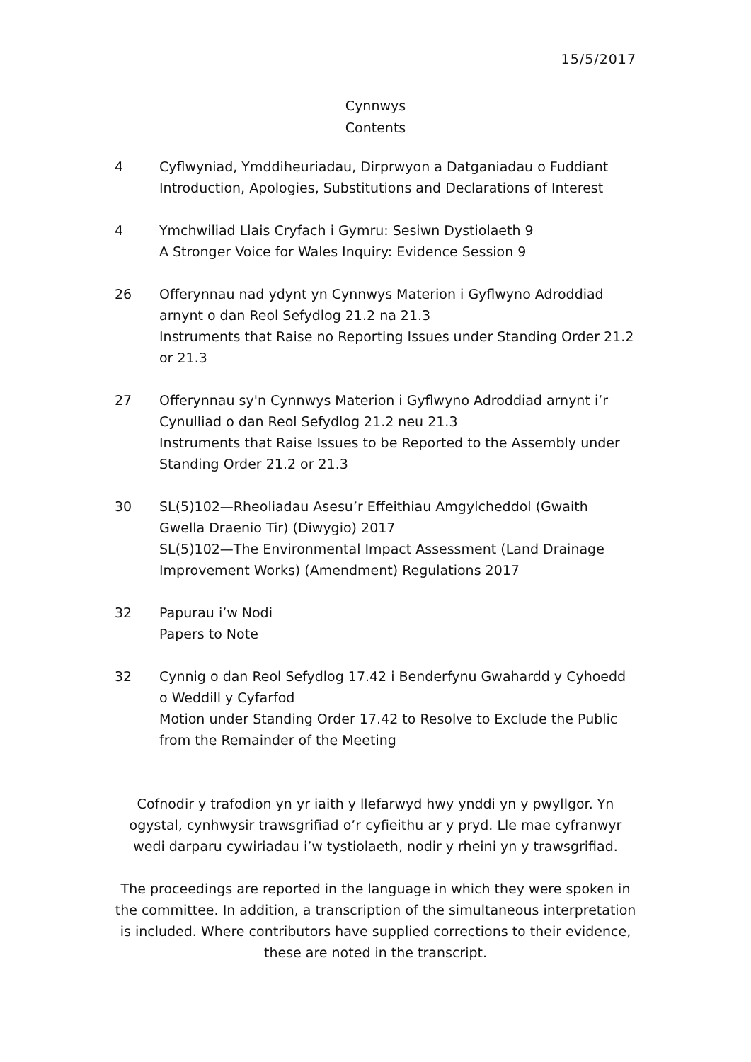15/5/2017
Cynnwys
Contents
4 Cyflwyniad, Ymddiheuriadau, Dirprwyon a Datganiadau o Fuddiant
Introduction, Apologies, Substitutions and Declarations of Interest
4 Ymchwiliad Llais Cryfach i Gymru: Sesiwn Dystiolaeth 9
A Stronger Voice for Wales Inquiry: Evidence Session 9
26 Offerynnau nad ydynt yn Cynnwys Materion i Gyflwyno Adroddiad arnynt o dan Reol Sefydlog 21.2 na 21.3
Instruments that Raise no Reporting Issues under Standing Order 21.2 or 21.3
27 Offerynnau sy'n Cynnwys Materion i Gyflwyno Adroddiad arnynt i’r Cynulliad o dan Reol Sefydlog 21.2 neu 21.3
Instruments that Raise Issues to be Reported to the Assembly under Standing Order 21.2 or 21.3
30 SL(5)102—Rheoliadau Asesu’r Effeithiau Amgylcheddol (Gwaith Gwella Draenio Tir) (Diwygio) 2017
SL(5)102—The Environmental Impact Assessment (Land Drainage Improvement Works) (Amendment) Regulations 2017
32 Papurau i’w Nodi
Papers to Note
32 Cynnig o dan Reol Sefydlog 17.42 i Benderfynu Gwahardd y Cyhoedd o Weddill y Cyfarfod
Motion under Standing Order 17.42 to Resolve to Exclude the Public from the Remainder of the Meeting
Cofnodir y trafodion yn yr iaith y llefarwyd hwy ynddi yn y pwyllgor. Yn ogystal, cynhwysir trawsgrifiad o’r cyfieithu ar y pryd. Lle mae cyfranwyr wedi darparu cywiriadau i’w tystiolaeth, nodir y rheini yn y trawsgrifiad.
The proceedings are reported in the language in which they were spoken in the committee. In addition, a transcription of the simultaneous interpretation is included. Where contributors have supplied corrections to their evidence, these are noted in the transcript.